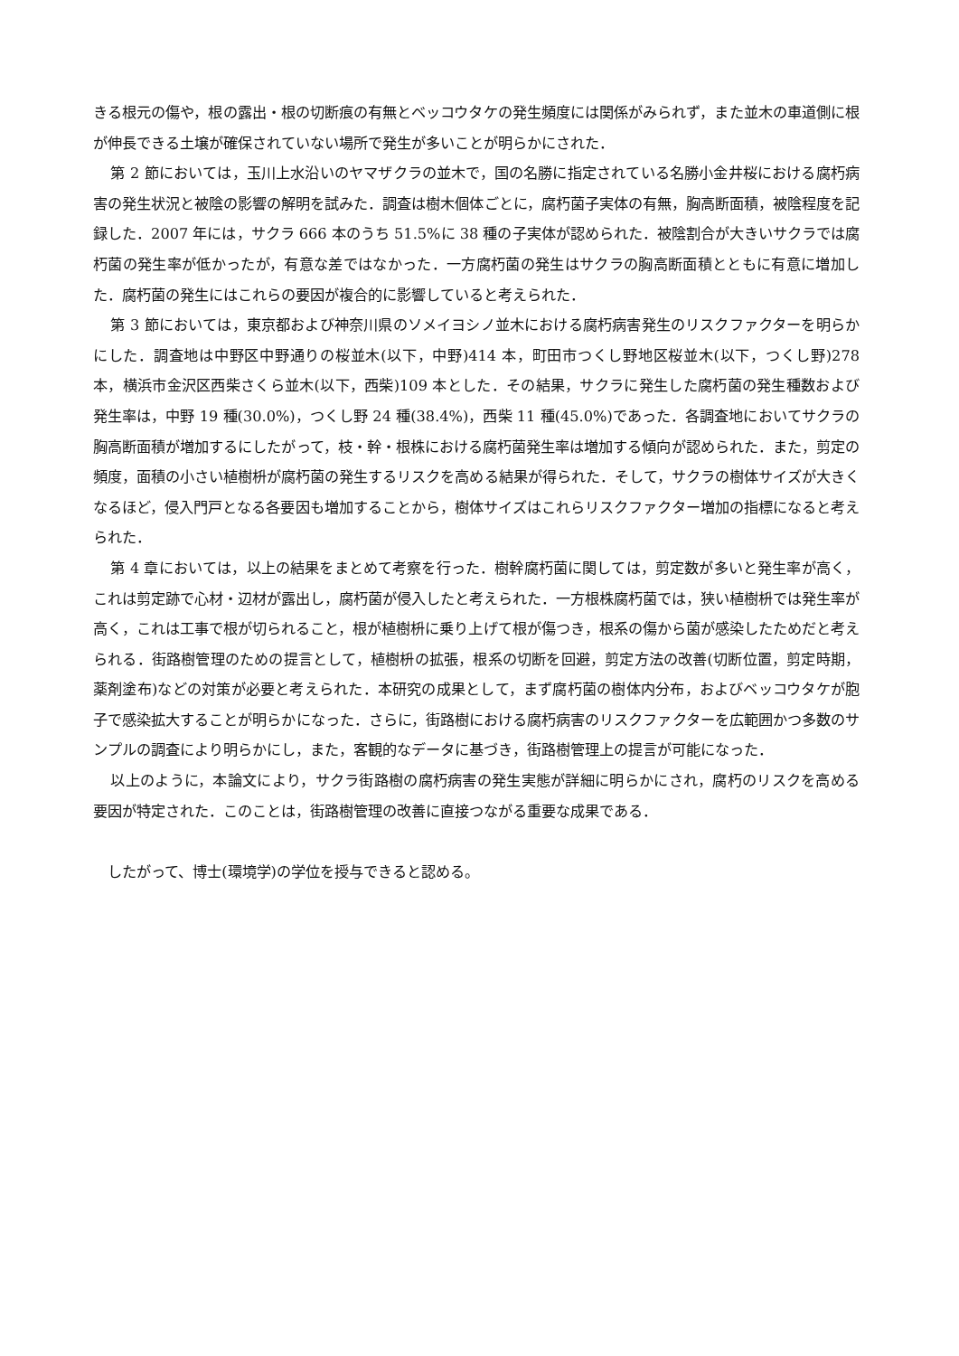きる根元の傷や，根の露出・根の切断痕の有無とベッコウタケの発生頻度には関係がみられず，また並木の車道側に根が伸長できる土壌が確保されていない場所で発生が多いことが明らかにされた．
第 2 節においては，玉川上水沿いのヤマザクラの並木で，国の名勝に指定されている名勝小金井桜における腐朽病害の発生状況と被陰の影響の解明を試みた．調査は樹木個体ごとに，腐朽菌子実体の有無，胸高断面積，被陰程度を記録した．2007 年には，サクラ 666 本のうち 51.5%に 38 種の子実体が認められた．被陰割合が大きいサクラでは腐朽菌の発生率が低かったが，有意な差ではなかった．一方腐朽菌の発生はサクラの胸高断面積とともに有意に増加した．腐朽菌の発生にはこれらの要因が複合的に影響していると考えられた．
第 3 節においては，東京都および神奈川県のソメイヨシノ並木における腐朽病害発生のリスクファクターを明らかにした．調査地は中野区中野通りの桜並木(以下，中野)414 本，町田市つくし野地区桜並木(以下，つくし野)278 本，横浜市金沢区西柴さくら並木(以下，西柴)109 本とした．その結果，サクラに発生した腐朽菌の発生種数および発生率は，中野 19 種(30.0%)，つくし野 24 種(38.4%)，西柴 11 種(45.0%)であった．各調査地においてサクラの胸高断面積が増加するにしたがって，枝・幹・根株における腐朽菌発生率は増加する傾向が認められた．また，剪定の頻度，面積の小さい植樹枡が腐朽菌の発生するリスクを高める結果が得られた．そして，サクラの樹体サイズが大きくなるほど，侵入門戸となる各要因も増加することから，樹体サイズはこれらリスクファクター増加の指標になると考えられた．
第 4 章においては，以上の結果をまとめて考察を行った．樹幹腐朽菌に関しては，剪定数が多いと発生率が高く，これは剪定跡で心材・辺材が露出し，腐朽菌が侵入したと考えられた．一方根株腐朽菌では，狭い植樹枡では発生率が高く，これは工事で根が切られること，根が植樹枡に乗り上げて根が傷つき，根系の傷から菌が感染したためだと考えられる．街路樹管理のための提言として，植樹枡の拡張，根系の切断を回避，剪定方法の改善(切断位置，剪定時期，薬剤塗布)などの対策が必要と考えられた．本研究の成果として，まず腐朽菌の樹体内分布，およびベッコウタケが胞子で感染拡大することが明らかになった．さらに，街路樹における腐朽病害のリスクファクターを広範囲かつ多数のサンプルの調査により明らかにし，また，客観的なデータに基づき，街路樹管理上の提言が可能になった．
以上のように，本論文により，サクラ街路樹の腐朽病害の発生実態が詳細に明らかにされ，腐朽のリスクを高める要因が特定された．このことは，街路樹管理の改善に直接つながる重要な成果である．
したがって、博士(環境学)の学位を授与できると認める。